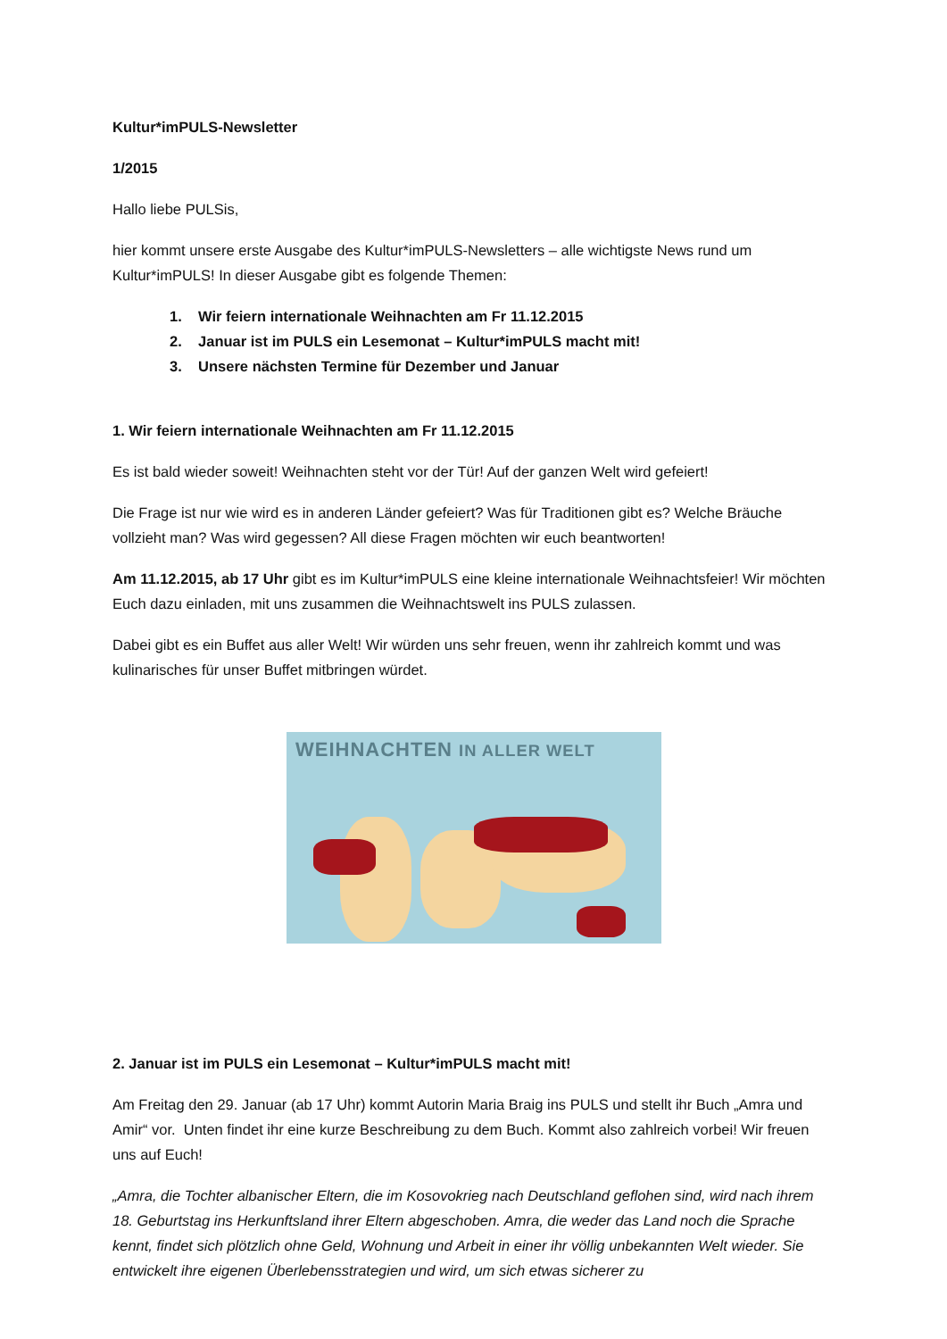Kultur*imPULS-Newsletter
1/2015
Hallo liebe PULSis,
hier kommt unsere erste Ausgabe des Kultur*imPULS-Newsletters – alle wichtigste News rund um Kultur*imPULS! In dieser Ausgabe gibt es folgende Themen:
1. Wir feiern internationale Weihnachten am Fr 11.12.2015
2. Januar ist im PULS ein Lesemonat – Kultur*imPULS macht mit!
3. Unsere nächsten Termine für Dezember und Januar
1. Wir feiern internationale Weihnachten am Fr 11.12.2015
Es ist bald wieder soweit! Weihnachten steht vor der Tür! Auf der ganzen Welt wird gefeiert!
Die Frage ist nur wie wird es in anderen Länder gefeiert? Was für Traditionen gibt es? Welche Bräuche vollzieht man? Was wird gegessen? All diese Fragen möchten wir euch beantworten!
Am 11.12.2015, ab 17 Uhr gibt es im Kultur*imPULS eine kleine internationale Weihnachtsfeier! Wir möchten Euch dazu einladen, mit uns zusammen die Weihnachtswelt ins PULS zulassen.
Dabei gibt es ein Buffet aus aller Welt! Wir würden uns sehr freuen, wenn ihr zahlreich kommt und was kulinarisches für unser Buffet mitbringen würdet.
WEIHNACHTEN IN ALLER WELT
2. Januar ist im PULS ein Lesemonat – Kultur*imPULS macht mit!
Am Freitag den 29. Januar (ab 17 Uhr) kommt Autorin Maria Braig ins PULS und stellt ihr Buch „Amra und Amir“ vor. Unten findet ihr eine kurze Beschreibung zu dem Buch. Kommt also zahlreich vorbei! Wir freuen uns auf Euch!
„Amra, die Tochter albanischer Eltern, die im Kosovokrieg nach Deutschland geflohen sind, wird nach ihrem 18. Geburtstag ins Herkunftsland ihrer Eltern abgeschoben. Amra, die weder das Land noch die Sprache kennt, findet sich plötzlich ohne Geld, Wohnung und Arbeit in einer ihr völlig unbekannten Welt wieder. Sie entwickelt ihre eigenen Überlebensstrategien und wird, um sich etwas sicherer zu